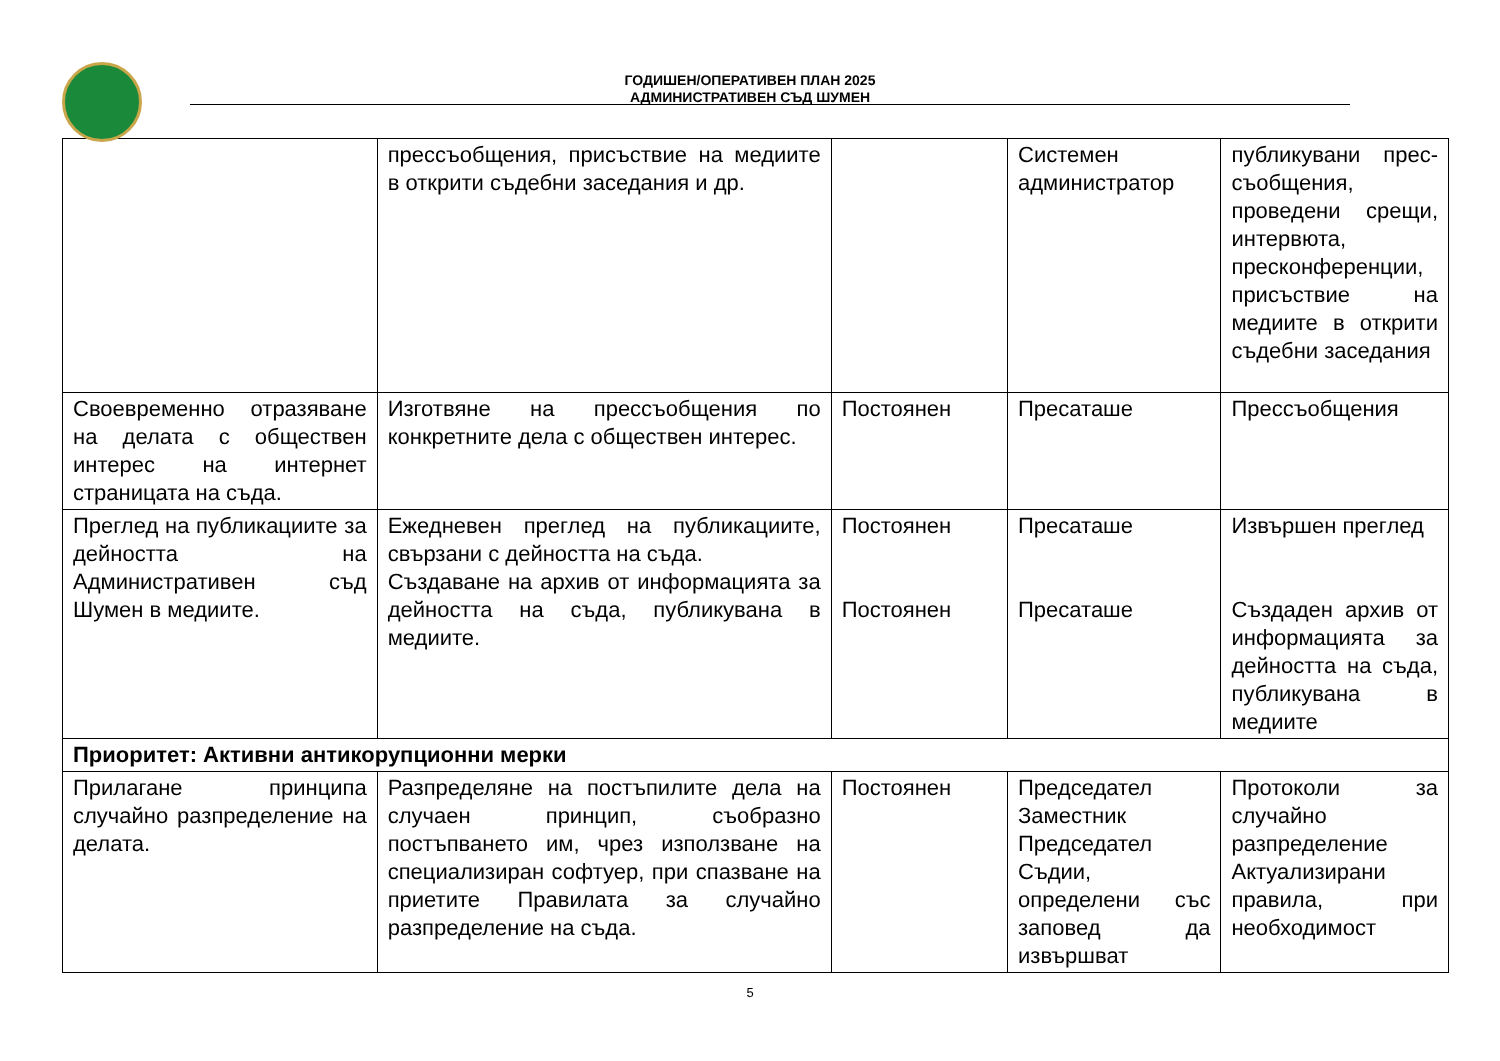ГОДИШЕН/ОПЕРАТИВЕН ПЛАН 2025
АДМИНИСТРАТИВЕН СЪД ШУМЕН
| | прессъобщения, присъствие на медиите в открити съдебни заседания и др. | | Системен администратор | публикувани прес-съобщения, проведени срещи, интервюта, пресконференции, присъствие на медиите в открити съдебни заседания |
| Своевременно отразяване на делата с обществен интерес на интернет страницата на съда. | Изготвяне на прессъобщения по конкретните дела с обществен интерес. | Постоянен | Пресаташе | Прессъобщения |
| Преглед на публикациите за дейността на Административен съд Шумен в медиите. | Ежедневен преглед на публикациите, свързани с дейността на съда. Създаване на архив от информацията за дейността на съда, публикувана в медиите. | Постоянен Постоянен | Пресаташе Пресаташе | Извършен преглед Създаден архив от информацията за дейността на съда, публикувана в медиите |
| Приоритет: Активни антикорупционни мерки | | | | |
| Прилагане принципа случайно разпределение на делата. | Разпределяне на постъпилите дела на случаен принцип, съобразно постъпването им, чрез използване на специализиран софтуер, при спазване на приетите Правилата за случайно разпределение на съда. | Постоянен | Председател Заместник Председател Съдии, определени със заповед да извършват | Протоколи за случайно разпределение Актуализирани правила, при необходимост |
5